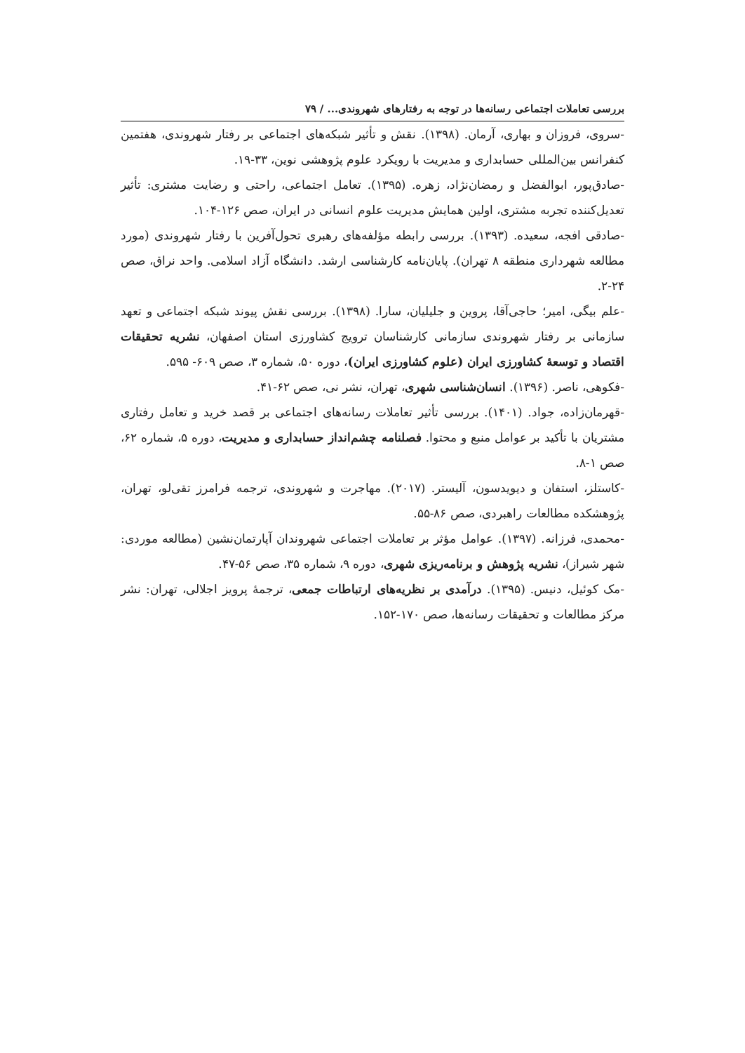بررسی تعاملات اجتماعی رسانه‌ها در توجه به رفتارهای شهروندی... / ۷۹
-سروی، فروزان و بهاری، آرمان. (۱۳۹۸). نقش و تأثیر شبکه‌های اجتماعی بر رفتار شهروندی، هفتمین کنفرانس بین‌المللی حسابداری و مدیریت با رویکرد علوم پژوهشی نوین، ۳۳-۱۹.
-صادق‌پور، ابوالفضل و رمضان‌نژاد، زهره. (۱۳۹۵). تعامل اجتماعی، راحتی و رضایت مشتری: تأثیر تعدیل‌کننده تجربه مشتری، اولین همایش مدیریت علوم انسانی در ایران، صص ۱۲۶-۱۰۴.
-صادقی افجه، سعیده. (۱۳۹۳). بررسی رابطه مؤلفه‌های رهبری تحول‌آفرین با رفتار شهروندی (مورد مطالعه شهرداری منطقه ۸ تهران). پایان‌نامه کارشناسی ارشد. دانشگاه آزاد اسلامی. واحد نراق، صص ۲۴-۲.
-علم بیگی، امیر؛ حاجی‌آقا، پروین و جلیلیان، سارا. (۱۳۹۸). بررسی نقش پیوند شبکه اجتماعی و تعهد سازمانی بر رفتار شهروندی سازمانی کارشناسان ترویج کشاورزی استان اصفهان، نشریه تحقیقات اقتصاد و توسعهٔ کشاورزی ایران (علوم کشاورزی ایران)، دوره ۵۰، شماره ۳، صص ۶۰۹- ۵۹۵.
-فکوهی، ناصر. (۱۳۹۶). انسان‌شناسی شهری، تهران، نشر نی، صص ۶۲-۴۱.
-قهرمان‌زاده، جواد. (۱۴۰۱). بررسی تأثیر تعاملات رسانه‌های اجتماعی بر قصد خرید و تعامل رفتاری مشتریان با تأکید بر عوامل منبع و محتوا. فصلنامه چشم‌انداز حسابداری و مدیریت، دوره ۵، شماره ۶۲، صص ۱-۸.
-کاستلز، استفان و دیویدسون، آلیستر. (۲۰۱۷). مهاجرت و شهروندی، ترجمه فرامرز تقی‌لو، تهران، پژوهشکده مطالعات راهبردی، صص ۸۶-۵۵.
-محمدی، فرزانه. (۱۳۹۷). عوامل مؤثر بر تعاملات اجتماعی شهروندان آپارتمان‌نشین (مطالعه موردی: شهر شیراز)، نشریه پژوهش و برنامه‌ریزی شهری، دوره ۹، شماره ۳۵، صص ۵۶-۴۷.
-مک کوئیل، دنیس. (۱۳۹۵). درآمدی بر نظریه‌های ارتباطات جمعی، ترجمهٔ پرویز اجلالی، تهران: نشر مرکز مطالعات و تحقیقات رسانه‌ها، صص ۱۷۰-۱۵۲.